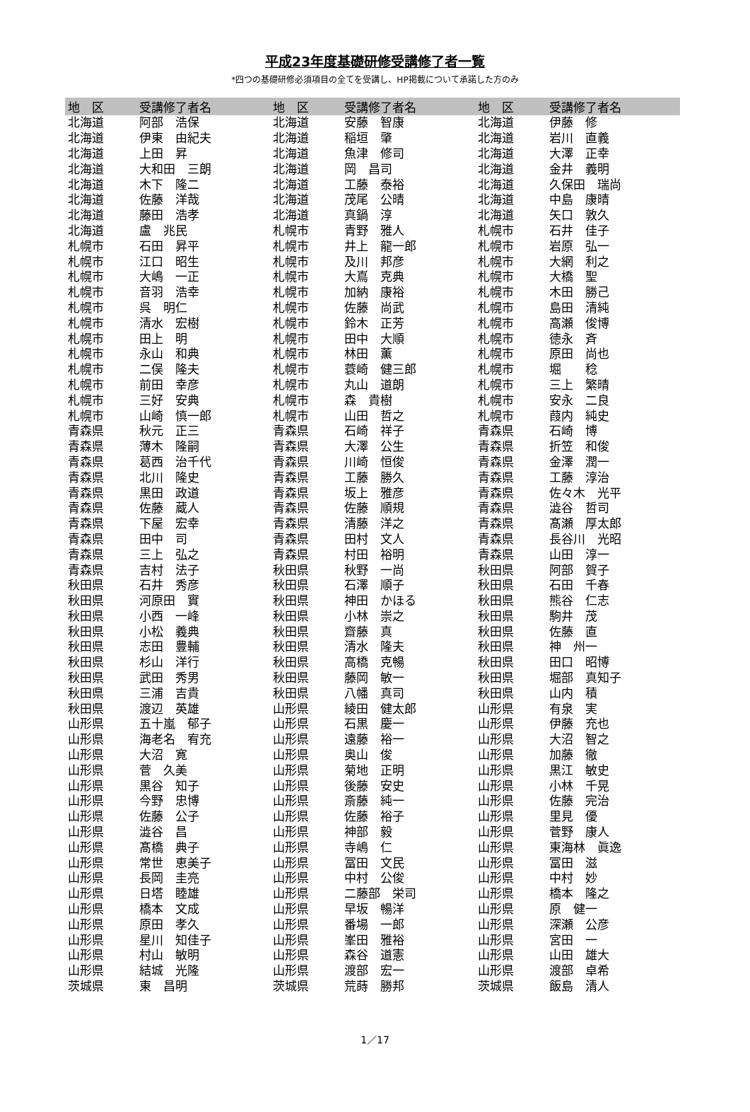平成23年度基礎研修受講修了者一覧
*四つの基礎研修必須項目の全てを受講し、HP掲載について承諾した方のみ
| 地 区 | 受講修了者名 | 地 区 | 受講修了者名 | 地 区 | 受講修了者名 |
| --- | --- | --- | --- | --- | --- |
| 北海道 | 阿部 浩保 | 北海道 | 安藤 智康 | 北海道 | 伊藤 修 |
| 北海道 | 伊東 由紀夫 | 北海道 | 稲垣 肇 | 北海道 | 岩川 直義 |
| 北海道 | 上田 昇 | 北海道 | 魚津 修司 | 北海道 | 大澤 正幸 |
| 北海道 | 大和田 三朗 | 北海道 | 岡 昌司 | 北海道 | 金井 義明 |
| 北海道 | 木下 隆二 | 北海道 | 工藤 泰裕 | 北海道 | 久保田 瑞尚 |
| 北海道 | 佐藤 洋哉 | 北海道 | 茂尾 公晴 | 北海道 | 中島 康晴 |
| 北海道 | 藤田 浩孝 | 北海道 | 真鍋 淳 | 北海道 | 矢口 敦久 |
| 北海道 | 盧 兆民 | 札幌市 | 青野 雅人 | 札幌市 | 石井 佳子 |
| 札幌市 | 石田 昇平 | 札幌市 | 井上 龍一郎 | 札幌市 | 岩原 弘一 |
| 札幌市 | 江口 昭生 | 札幌市 | 及川 邦彦 | 札幌市 | 大網 利之 |
| 札幌市 | 大嶋 一正 | 札幌市 | 大嶌 克典 | 札幌市 | 大橋 聖 |
| 札幌市 | 音羽 浩幸 | 札幌市 | 加納 康裕 | 札幌市 | 木田 勝己 |
| 札幌市 | 呉 明仁 | 札幌市 | 佐藤 尚武 | 札幌市 | 島田 清純 |
| 札幌市 | 清水 宏樹 | 札幌市 | 鈴木 正芳 | 札幌市 | 高瀬 俊博 |
| 札幌市 | 田上 明 | 札幌市 | 田中 大順 | 札幌市 | 徳永 斉 |
| 札幌市 | 永山 和典 | 札幌市 | 林田 薫 | 札幌市 | 原田 尚也 |
| 札幌市 | 二俣 隆夫 | 札幌市 | 蓑崎 健三郎 | 札幌市 | 堀 稔 |
| 札幌市 | 前田 幸彦 | 札幌市 | 丸山 道朗 | 札幌市 | 三上 繁晴 |
| 札幌市 | 三好 安典 | 札幌市 | 森 貴樹 | 札幌市 | 安永 二良 |
| 札幌市 | 山崎 慎一郎 | 札幌市 | 山田 哲之 | 札幌市 | 葭内 純史 |
| 青森県 | 秋元 正三 | 青森県 | 石崎 祥子 | 青森県 | 石崎 博 |
| 青森県 | 薄木 隆嗣 | 青森県 | 大澤 公生 | 青森県 | 折笠 和俊 |
| 青森県 | 葛西 治千代 | 青森県 | 川崎 恒俊 | 青森県 | 金澤 潤一 |
| 青森県 | 北川 隆史 | 青森県 | 工藤 勝久 | 青森県 | 工藤 淳治 |
| 青森県 | 黒田 政道 | 青森県 | 坂上 雅彦 | 青森県 | 佐々木 光平 |
| 青森県 | 佐藤 蔵人 | 青森県 | 佐藤 順規 | 青森県 | 澁谷 哲司 |
| 青森県 | 下屋 宏幸 | 青森県 | 清藤 洋之 | 青森県 | 髙瀬 厚太郎 |
| 青森県 | 田中 司 | 青森県 | 田村 文人 | 青森県 | 長谷川 光昭 |
| 青森県 | 三上 弘之 | 青森県 | 村田 裕明 | 青森県 | 山田 淳一 |
| 青森県 | 吉村 法子 | 秋田県 | 秋野 一尚 | 秋田県 | 阿部 賀子 |
| 秋田県 | 石井 秀彦 | 秋田県 | 石澤 順子 | 秋田県 | 石田 千春 |
| 秋田県 | 河原田 實 | 秋田県 | 神田 かほる | 秋田県 | 熊谷 仁志 |
| 秋田県 | 小西 一峰 | 秋田県 | 小林 崇之 | 秋田県 | 駒井 茂 |
| 秋田県 | 小松 義典 | 秋田県 | 齋藤 真 | 秋田県 | 佐藤 直 |
| 秋田県 | 志田 豊輔 | 秋田県 | 清水 隆夫 | 秋田県 | 神 州一 |
| 秋田県 | 杉山 洋行 | 秋田県 | 高橋 克暢 | 秋田県 | 田口 昭博 |
| 秋田県 | 武田 秀男 | 秋田県 | 藤岡 敏一 | 秋田県 | 堀部 真知子 |
| 秋田県 | 三浦 吉貴 | 秋田県 | 八幡 真司 | 秋田県 | 山内 積 |
| 秋田県 | 渡辺 英雄 | 山形県 | 綾田 健太郎 | 山形県 | 有泉 実 |
| 山形県 | 五十嵐 郁子 | 山形県 | 石黒 慶一 | 山形県 | 伊藤 充也 |
| 山形県 | 海老名 宥充 | 山形県 | 遠藤 裕一 | 山形県 | 大沼 智之 |
| 山形県 | 大沼 寛 | 山形県 | 奥山 俊 | 山形県 | 加藤 徹 |
| 山形県 | 菅 久美 | 山形県 | 菊地 正明 | 山形県 | 黒江 敏史 |
| 山形県 | 黒谷 知子 | 山形県 | 後藤 安史 | 山形県 | 小林 千晃 |
| 山形県 | 今野 忠博 | 山形県 | 斎藤 純一 | 山形県 | 佐藤 完治 |
| 山形県 | 佐藤 公子 | 山形県 | 佐藤 裕子 | 山形県 | 里見 優 |
| 山形県 | 澁谷 昌 | 山形県 | 神部 毅 | 山形県 | 菅野 康人 |
| 山形県 | 髙橋 典子 | 山形県 | 寺嶋 仁 | 山形県 | 東海林 眞逸 |
| 山形県 | 常世 恵美子 | 山形県 | 冨田 文民 | 山形県 | 冨田 滋 |
| 山形県 | 長岡 圭亮 | 山形県 | 中村 公俊 | 山形県 | 中村 妙 |
| 山形県 | 日塔 睦雄 | 山形県 | 二藤部 栄司 | 山形県 | 橋本 隆之 |
| 山形県 | 橋本 文成 | 山形県 | 早坂 暢洋 | 山形県 | 原 健一 |
| 山形県 | 原田 孝久 | 山形県 | 番場 一郎 | 山形県 | 深瀬 公彦 |
| 山形県 | 星川 知佳子 | 山形県 | 峯田 雅裕 | 山形県 | 宮田 一 |
| 山形県 | 村山 敏明 | 山形県 | 森谷 道憲 | 山形県 | 山田 雄大 |
| 山形県 | 結城 光隆 | 山形県 | 渡部 宏一 | 山形県 | 渡部 卓希 |
| 茨城県 | 東 昌明 | 茨城県 | 荒蒔 勝邦 | 茨城県 | 飯島 清人 |
1／17